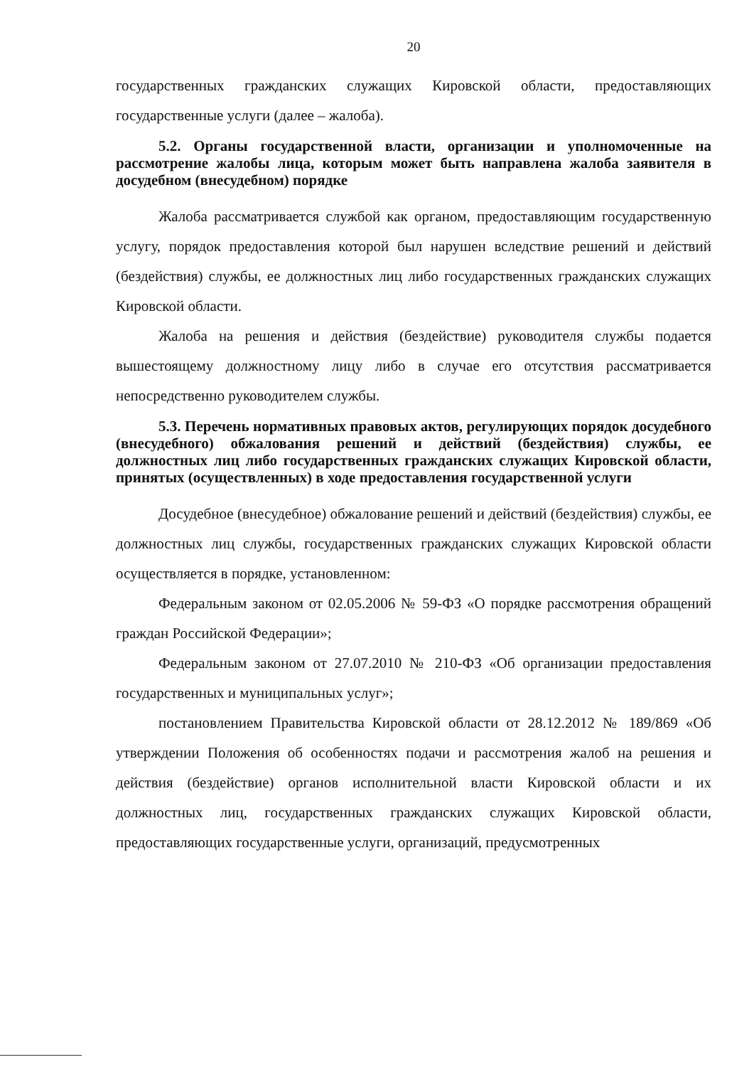20
государственных гражданских служащих Кировской области, предоставляющих государственные услуги (далее – жалоба).
5.2. Органы государственной власти, организации и уполномоченные на рассмотрение жалобы лица, которым может быть направлена жалоба заявителя в досудебном (внесудебном) порядке
Жалоба рассматривается службой как органом, предоставляющим государственную услугу, порядок предоставления которой был нарушен вследствие решений и действий (бездействия) службы, ее должностных лиц либо государственных гражданских служащих Кировской области.
Жалоба на решения и действия (бездействие) руководителя службы подается вышестоящему должностному лицу либо в случае его отсутствия рассматривается непосредственно руководителем службы.
5.3. Перечень нормативных правовых актов, регулирующих порядок досудебного (внесудебного) обжалования решений и действий (бездействия) службы, ее должностных лиц либо государственных гражданских служащих Кировской области, принятых (осуществленных) в ходе предоставления государственной услуги
Досудебное (внесудебное) обжалование решений и действий (бездействия) службы, ее должностных лиц службы, государственных гражданских служащих Кировской области осуществляется в порядке, установленном:
Федеральным законом от 02.05.2006 № 59-ФЗ «О порядке рассмотрения обращений граждан Российской Федерации»;
Федеральным законом от 27.07.2010 № 210-ФЗ «Об организации предоставления государственных и муниципальных услуг»;
постановлением Правительства Кировской области от 28.12.2012 № 189/869 «Об утверждении Положения об особенностях подачи и рассмотрения жалоб на решения и действия (бездействие) органов исполнительной власти Кировской области и их должностных лиц, государственных гражданских служащих Кировской области, предоставляющих государственные услуги, организаций, предусмотренных